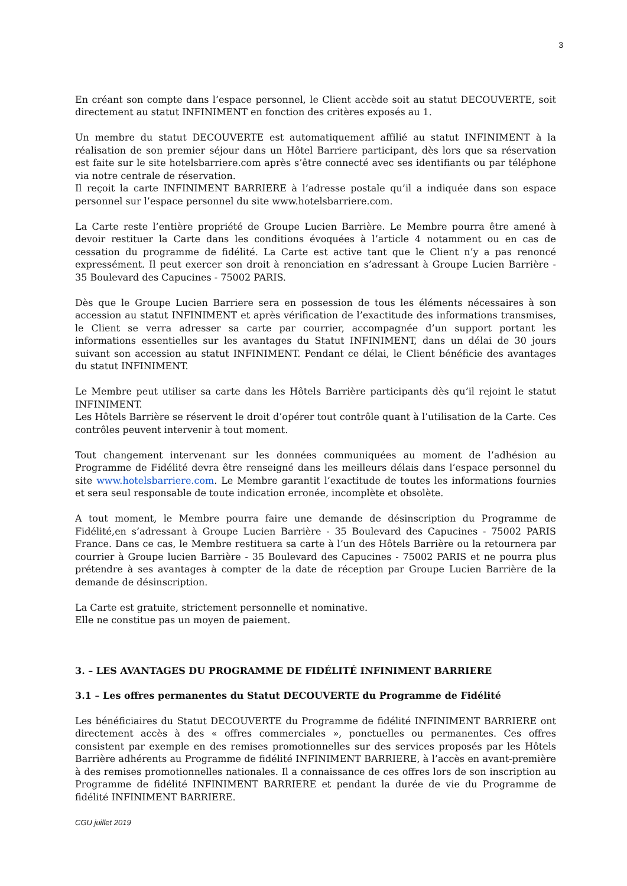3
En créant son compte dans l’espace personnel, le Client accède soit au statut DECOUVERTE, soit directement au statut INFINIMENT en fonction des critères exposés au 1.
Un membre du statut DECOUVERTE est automatiquement affilié au statut INFINIMENT à la réalisation de son premier séjour dans un Hôtel Barriere participant, dès lors que sa réservation est faite sur le site hotelsbarriere.com après s’être connecté avec ses identifiants ou par téléphone via notre centrale de réservation.
Il reçoit la carte INFINIMENT BARRIERE à l’adresse postale qu’il a indiquée dans son espace personnel sur l’espace personnel du site www.hotelsbarriere.com.
La Carte reste l’entière propriété de Groupe Lucien Barrière. Le Membre pourra être amené à devoir restituer la Carte dans les conditions évoquées à l’article 4 notamment ou en cas de cessation du programme de fidélité. La Carte est active tant que le Client n’y a pas renoncé expressément. Il peut exercer son droit à renonciation en s’adressant à Groupe Lucien Barrière - 35 Boulevard des Capucines - 75002 PARIS.
Dès que le Groupe Lucien Barriere sera en possession de tous les éléments nécessaires à son accession au statut INFINIMENT et après vérification de l’exactitude des informations transmises, le Client se verra adresser sa carte par courrier, accompagnée d’un support portant les informations essentielles sur les avantages du Statut INFINIMENT, dans un délai de 30 jours suivant son accession au statut INFINIMENT. Pendant ce délai, le Client bénéficie des avantages du statut INFINIMENT.
Le Membre peut utiliser sa carte dans les Hôtels Barrière participants dès qu’il rejoint le statut INFINIMENT.
Les Hôtels Barrière se réservent le droit d’opérer tout contrôle quant à l’utilisation de la Carte. Ces contrôles peuvent intervenir à tout moment.
Tout changement intervenant sur les données communiquées au moment de l’adhésion au Programme de Fidélité devra être renseigné dans les meilleurs délais dans l’espace personnel du site www.hotelsbarriere.com. Le Membre garantit l’exactitude de toutes les informations fournies et sera seul responsable de toute indication erronée, incomplète et obsolète.
A tout moment, le Membre pourra faire une demande de désinscription du Programme de Fidélité,en s’adressant à Groupe Lucien Barrière - 35 Boulevard des Capucines - 75002 PARIS France. Dans ce cas, le Membre restituera sa carte à l’un des Hôtels Barrière ou la retournera par courrier à Groupe lucien Barrière - 35 Boulevard des Capucines - 75002 PARIS et ne pourra plus prétendre à ses avantages à compter de la date de réception par Groupe Lucien Barrière de la demande de désinscription.
La Carte est gratuite, strictement personnelle et nominative.
Elle ne constitue pas un moyen de paiement.
3. – LES AVANTAGES DU PROGRAMME DE FIDÉLITÉ INFINIMENT BARRIERE
3.1 – Les offres permanentes du Statut DECOUVERTE du Programme de Fidélité
Les bénéficiaires du Statut DECOUVERTE du Programme de fidélité INFINIMENT BARRIERE ont directement accès à des « offres commerciales », ponctuelles ou permanentes. Ces offres consistent par exemple en des remises promotionnelles sur des services proposés par les Hôtels Barrière adhérents au Programme de fidélité INFINIMENT BARRIERE, à l’accès en avant-première à des remises promotionnelles nationales. Il a connaissance de ces offres lors de son inscription au Programme de fidélité INFINIMENT BARRIERE et pendant la durée de vie du Programme de fidélité INFINIMENT BARRIERE.
CGU juillet 2019